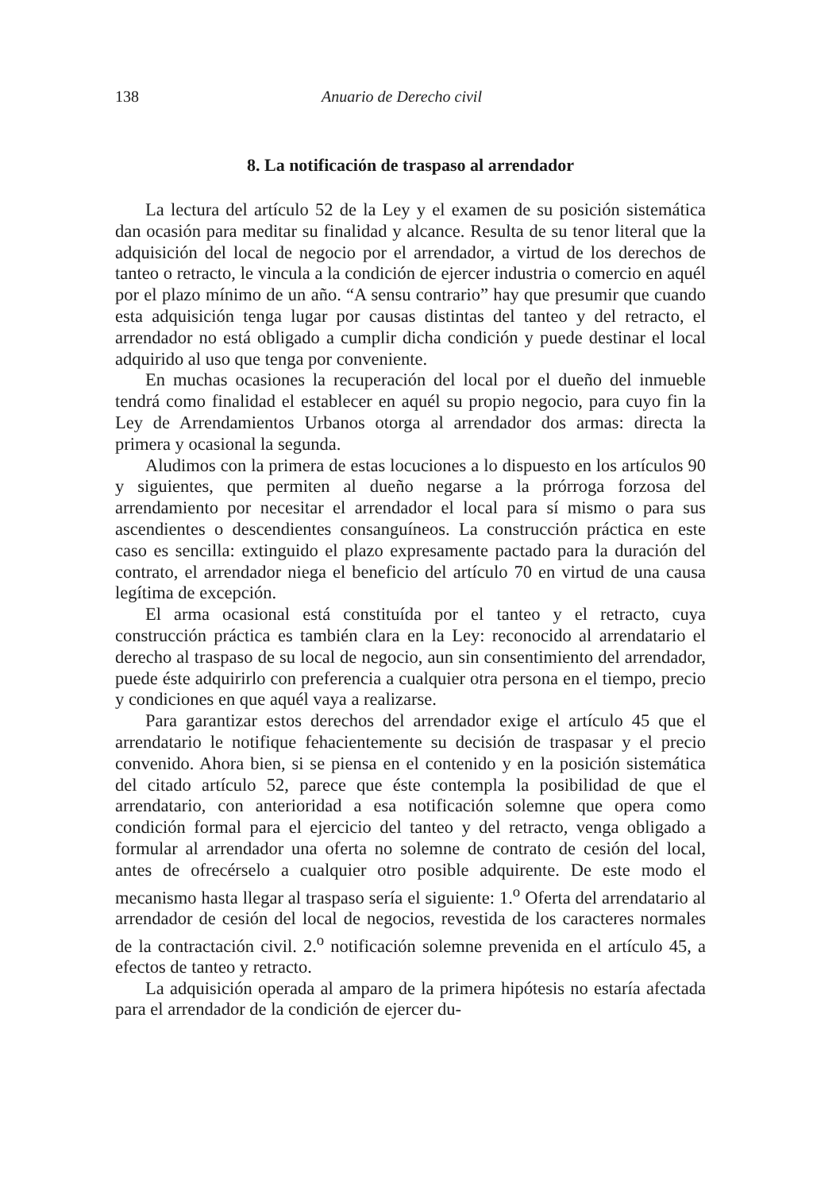138 Anuario de Derecho civil
8. La notificación de traspaso al arrendador
La lectura del artículo 52 de la Ley y el examen de su posición sistemática dan ocasión para meditar su finalidad y alcance. Resulta de su tenor literal que la adquisición del local de negocio por el arrendador, a virtud de los derechos de tanteo o retracto, le vincula a la condición de ejercer industria o comercio en aquél por el plazo mínimo de un año. “A sensu contrario” hay que presumir que cuando esta adquisición tenga lugar por causas distintas del tanteo y del retracto, el arrendador no está obligado a cumplir dicha condición y puede destinar el local adquirido al uso que tenga por conveniente.
En muchas ocasiones la recuperación del local por el dueño del inmueble tendrá como finalidad el establecer en aquél su propio negocio, para cuyo fin la Ley de Arrendamientos Urbanos otorga al arrendador dos armas: directa la primera y ocasional la segunda.
Aludimos con la primera de estas locuciones a lo dispuesto en los artículos 90 y siguientes, que permiten al dueño negarse a la prórroga forzosa del arrendamiento por necesitar el arrendador el local para sí mismo o para sus ascendientes o descendientes consanguíneos. La construcción práctica en este caso es sencilla: extinguido el plazo expresamente pactado para la duración del contrato, el arrendador niega el beneficio del artículo 70 en virtud de una causa legítima de excepción.
El arma ocasional está constituída por el tanteo y el retracto, cuya construcción práctica es también clara en la Ley: reconocido al arrendatario el derecho al traspaso de su local de negocio, aun sin consentimiento del arrendador, puede éste adquirirlo con preferencia a cualquier otra persona en el tiempo, precio y condiciones en que aquél vaya a realizarse.
Para garantizar estos derechos del arrendador exige el artículo 45 que el arrendatario le notifique fehacientemente su decisión de traspasar y el precio convenido. Ahora bien, si se piensa en el contenido y en la posición sistemática del citado artículo 52, parece que éste contempla la posibilidad de que el arrendatario, con anterioridad a esa notificación solemne que opera como condición formal para el ejercicio del tanteo y del retracto, venga obligado a formular al arrendador una oferta no solemne de contrato de cesión del local, antes de ofrecérselo a cualquier otro posible adquirente. De este modo el mecanismo hasta llegar al traspaso sería el siguiente: 1.<sup>o</sup> Oferta del arrendatario al arrendador de cesión del local de negocios, revestida de los caracteres normales de la contractación civil. 2.<sup>o</sup> notificación solemne prevenida en el artículo 45, a efectos de tanteo y retracto.
La adquisición operada al amparo de la primera hipótesis no estaría afectada para el arrendador de la condición de ejercer du-